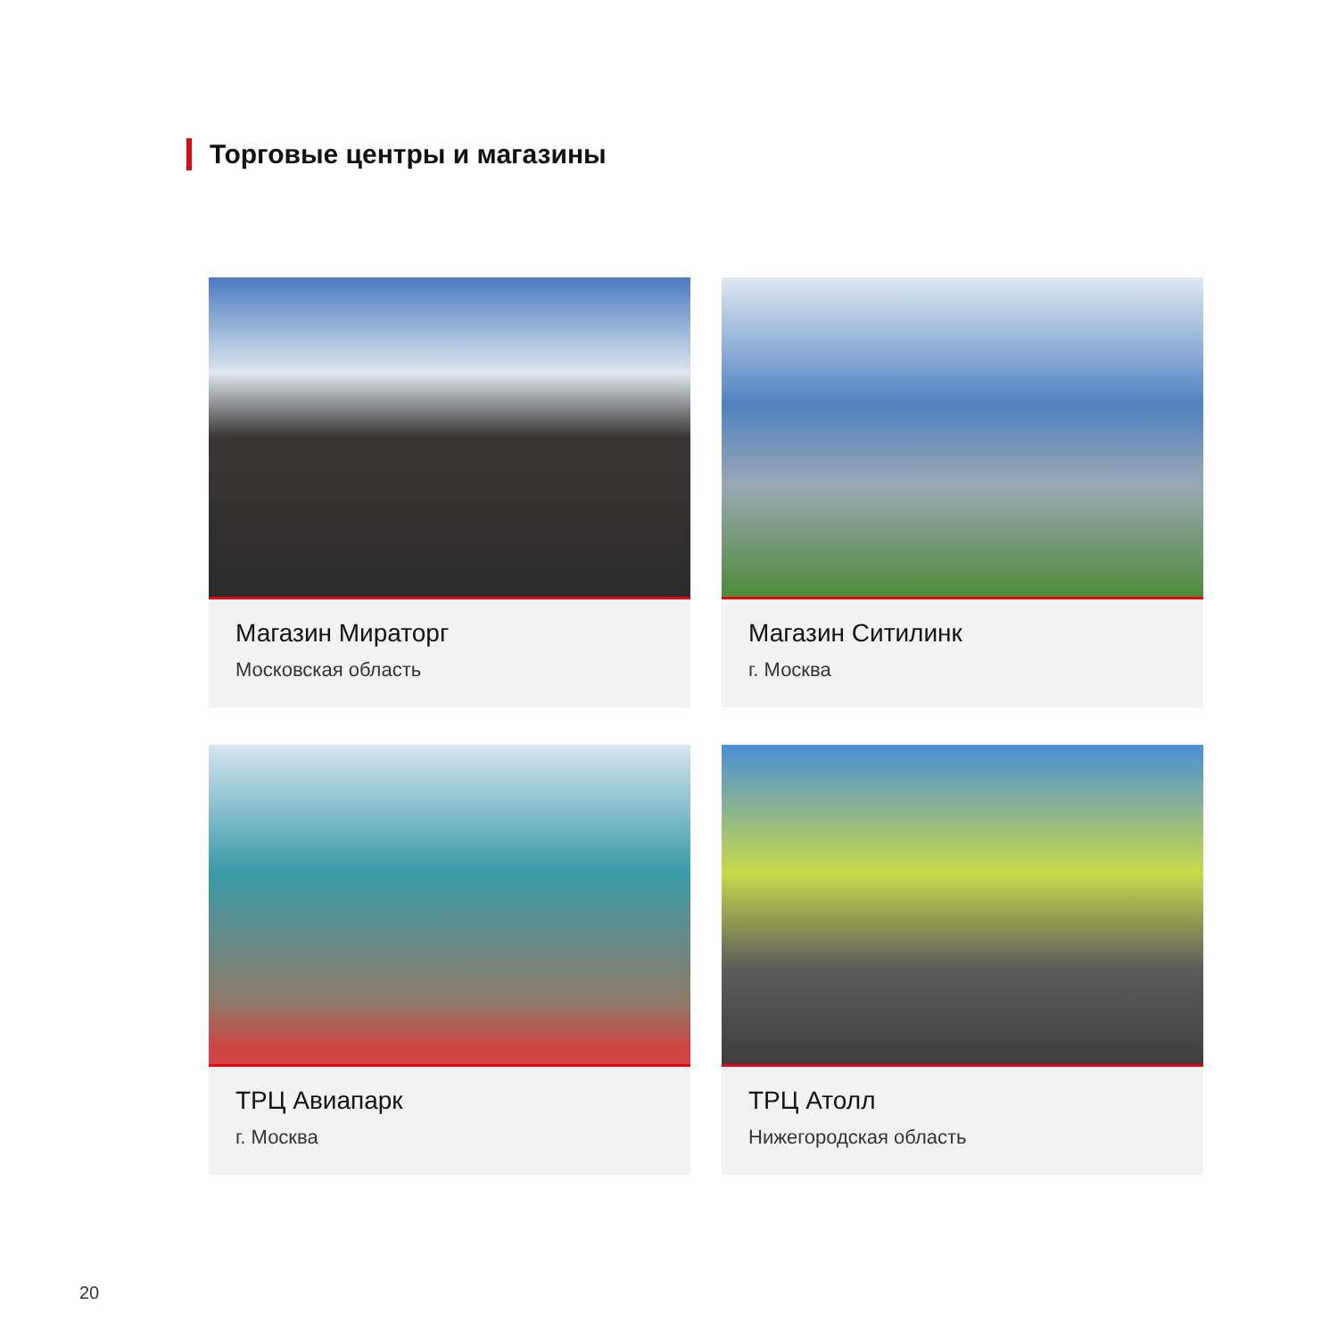Торговые центры и магазины
Магазин Мираторг
Московская область
Магазин Ситилинк
г. Москва
ТРЦ Авиапарк
г. Москва
ТРЦ Атолл
Нижегородская область
20